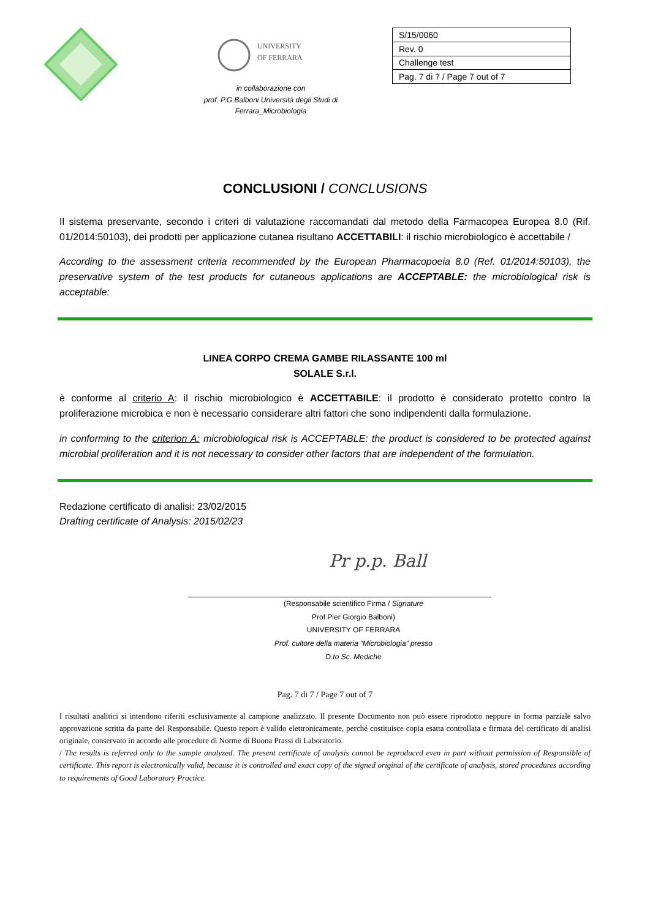UNIVERSITY
OF FERRARA
in collaborazione con
prof. P.G.Balboni Università degli Studi di
Ferrara_Microbiologia
| S/15/0060 |
| Rev. 0 |
| Challenge test |
| Pag. 7 di 7 / Page 7 out of 7 |
CONCLUSIONI / CONCLUSIONS
Il sistema preservante, secondo i criteri di valutazione raccomandati dal metodo della Farmacopea Europea 8.0 (Rif. 01/2014:50103), dei prodotti per applicazione cutanea risultano ACCETTABILI: il rischio microbiologico è accettabile /
According to the assessment criteria recommended by the European Pharmacopoeia 8.0 (Ref. 01/2014:50103), the preservative system of the test products for cutaneous applications are ACCEPTABLE: the microbiological risk is acceptable:
LINEA CORPO CREMA GAMBE RILASSANTE 100 ml
SOLALE S.r.l.
è conforme al criterio A: il rischio microbiologico è ACCETTABILE: il prodotto è considerato protetto contro la proliferazione microbica e non è necessario considerare altri fattori che sono indipendenti dalla formulazione.
in conforming to the criterion A: microbiological risk is ACCEPTABLE: the product is considered to be protected against microbial proliferation and it is not necessary to consider other factors that are independent of the formulation.
Redazione certificato di analisi: 23/02/2015
Drafting certificate of Analysis: 2015/02/23
Pr p.p. Ball
(Responsabile scientifico Firma / Signature
Prof Pier Giorgio Balboni)
UNIVERSITY OF FERRARA
Prof. cultore della materia “Microbiologia” presso
D.to Sc. Mediche
Pag. 7 di 7 / Page 7 out of 7
I risultati analitici si intendono riferiti esclusivamente al campione analizzato. Il presente Documento non può essere riprodotto neppure in forma parziale salvo approvazione scritta da parte del Responsabile. Questo report è valido elettronicamente, perché costituisce copia esatta controllata e firmata del certificato di analisi originale, conservato in accordo alle procedure di Norme di Buona Prassi di Laboratorio.
/ The results is referred only to the sample analyzed. The present certificate of analysis cannot be reproduced even in part without permission of Responsible of certificate. This report is electronically valid, because it is controlled and exact copy of the signed original of the certificate of analysis, stored procedures according to requirements of Good Laboratory Practice.